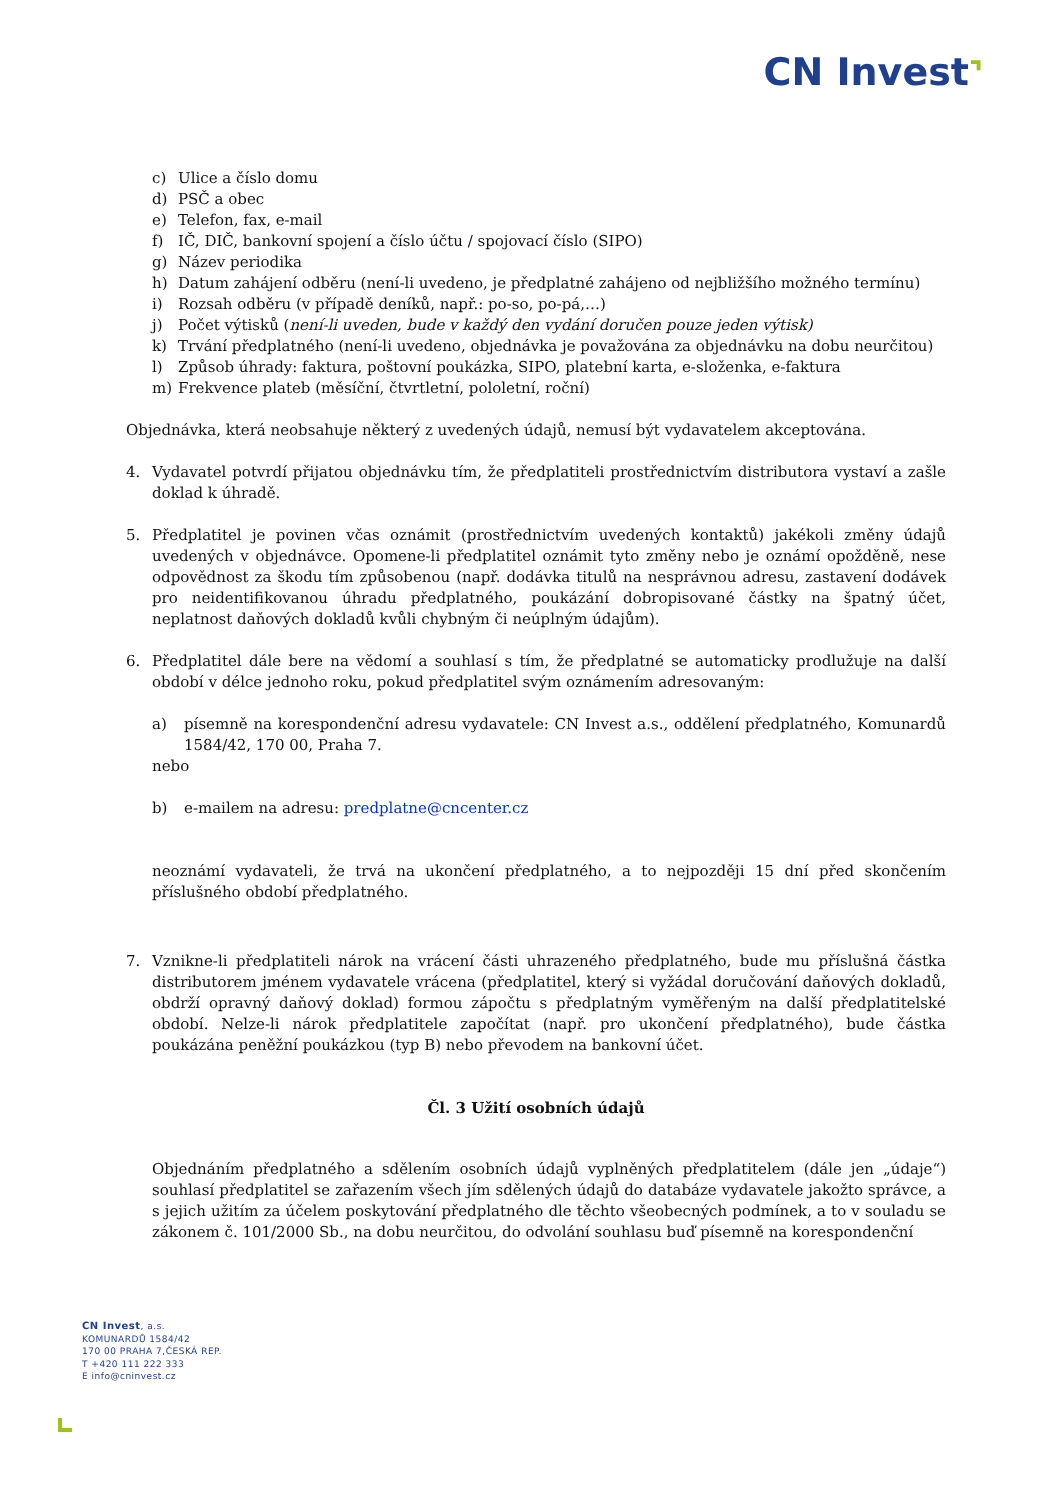CN Invest⌝
c) Ulice a číslo domu
d) PSČ a obec
e) Telefon, fax, e-mail
f) IČ, DIČ, bankovní spojení a číslo účtu / spojovací číslo (SIPO)
g) Název periodika
h) Datum zahájení odběru (není-li uvedeno, je předplatné zahájeno od nejbližšího možného termínu)
i) Rozsah odběru (v případě deníků, např.: po-so, po-pá,…)
j) Počet výtisků (není-li uveden, bude v každý den vydání doručen pouze jeden výtisk)
k) Trvání předplatného (není-li uvedeno, objednávka je považována za objednávku na dobu neurčitou)
l) Způsob úhrady: faktura, poštovní poukázka, SIPO, platební karta, e-složenka, e-faktura
m) Frekvence plateb (měsíční, čtvrtletní, pololetní, roční)
Objednávka, která neobsahuje některý z uvedených údajů, nemusí být vydavatelem akceptována.
4. Vydavatel potvrdí přijatou objednávku tím, že předplatiteli prostřednictvím distributora vystaví a zašle doklad k úhradě.
5. Předplatitel je povinen včas oznámit (prostřednictvím uvedených kontaktů) jakékoli změny údajů uvedených v objednávce. Opomene-li předplatitel oznámit tyto změny nebo je oznámí opožděně, nese odpovědnost za škodu tím způsobenou (např. dodávka titulů na nesprávnou adresu, zastavení dodávek pro neidentifikovanou úhradu předplatného, poukázání dobropisované částky na špatný účet, neplatnost daňových dokladů kvůli chybným či neúplným údajům).
6. Předplatitel dále bere na vědomí a souhlasí s tím, že předplatné se automaticky prodlužuje na další období v délce jednoho roku, pokud předplatitel svým oznámením adresovaným:
a) písemně na korespondenční adresu vydavatele: CN Invest a.s., oddělení předplatného, Komunardů 1584/42, 170 00, Praha 7.
nebo
b) e-mailem na adresu: predplatne@cncenter.cz
neoznámí vydavateli, že trvá na ukončení předplatného, a to nejpozději 15 dní před skončením příslušného období předplatného.
7. Vznikne-li předplatiteli nárok na vrácení části uhrazeného předplatného, bude mu příslušná částka distributorem jménem vydavatele vrácena (předplatitel, který si vyžádal doručování daňových dokladů, obdrží opravný daňový doklad) formou zápočtu s předplatným vyměřeným na další předplatitelské období. Nelze-li nárok předplatitele započítat (např. pro ukončení předplatného), bude částka poukázána peněžní poukázkou (typ B) nebo převodem na bankovní účet.
Čl. 3 Užití osobních údajů
Objednáním předplatného a sdělením osobních údajů vyplněných předplatitelem (dále jen „údaje“) souhlasí předplatitel se zařazením všech jím sdělených údajů do databáze vydavatele jakožto správce, a s jejich užitím za účelem poskytování předplatného dle těchto všeobecných podmínek, a to v souladu se zákonem č. 101/2000 Sb., na dobu neurčitou, do odvolání souhlasu buď písemně na korespondenční
CN Invest, a.s.
KOMUNARDŮ 1584/42
170 00 PRAHA 7,ČESKÁ REP.
T +420 111 222 333
E info@cninvest.cz